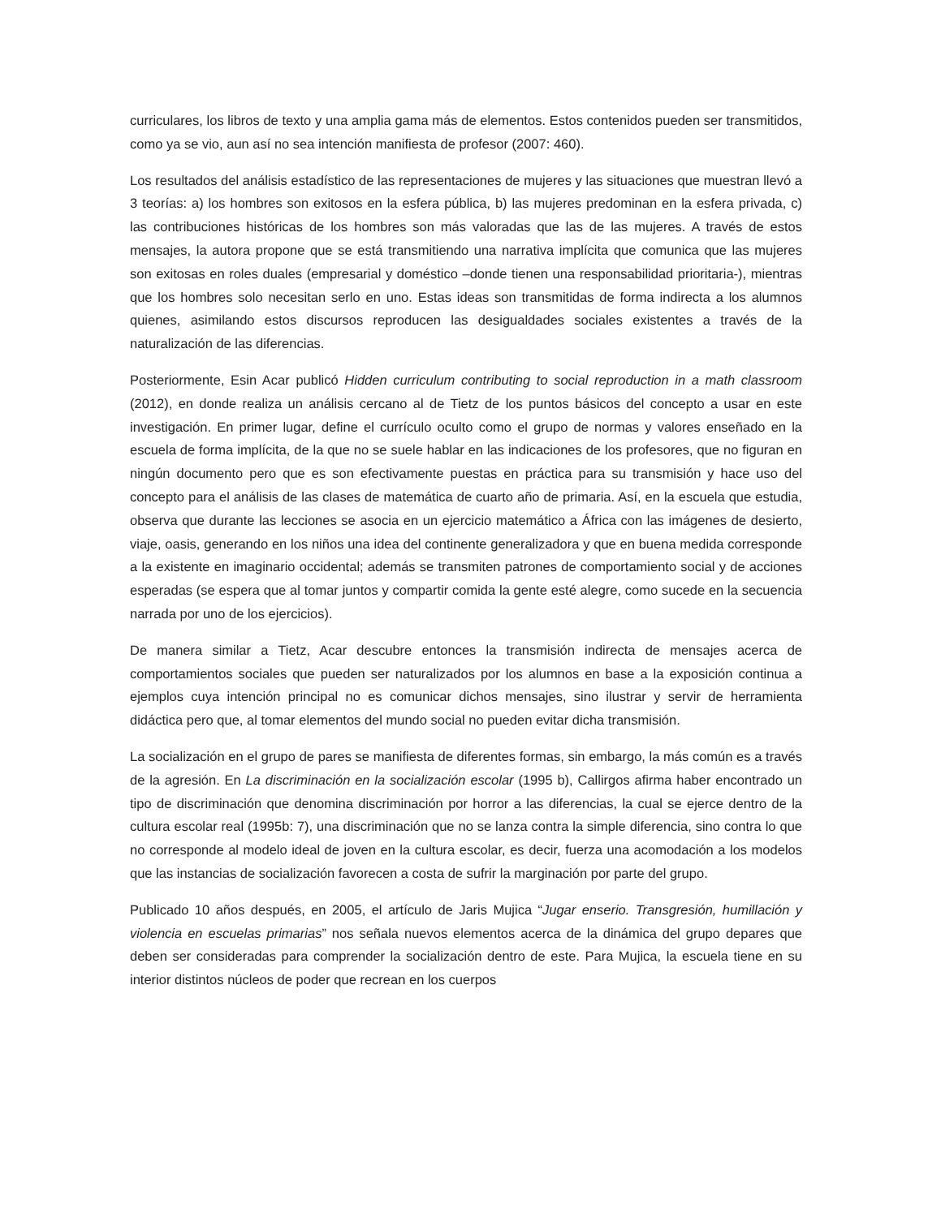curriculares, los libros de texto y una amplia gama más de elementos. Estos contenidos pueden ser transmitidos, como ya se vio, aun así no sea intención manifiesta de profesor (2007: 460).
Los resultados del análisis estadístico de las representaciones de mujeres y las situaciones que muestran llevó a 3 teorías: a) los hombres son exitosos en la esfera pública, b) las mujeres predominan en la esfera privada, c) las contribuciones históricas de los hombres son más valoradas que las de las mujeres. A través de estos mensajes, la autora propone que se está transmitiendo una narrativa implícita que comunica que las mujeres son exitosas en roles duales (empresarial y doméstico –donde tienen una responsabilidad prioritaria-), mientras que los hombres solo necesitan serlo en uno. Estas ideas son transmitidas de forma indirecta a los alumnos quienes, asimilando estos discursos reproducen las desigualdades sociales existentes a través de la naturalización de las diferencias.
Posteriormente, Esin Acar publicó Hidden curriculum contributing to social reproduction in a math classroom (2012), en donde realiza un análisis cercano al de Tietz de los puntos básicos del concepto a usar en este investigación. En primer lugar, define el currículo oculto como el grupo de normas y valores enseñado en la escuela de forma implícita, de la que no se suele hablar en las indicaciones de los profesores, que no figuran en ningún documento pero que es son efectivamente puestas en práctica para su transmisión y hace uso del concepto para el análisis de las clases de matemática de cuarto año de primaria. Así, en la escuela que estudia, observa que durante las lecciones se asocia en un ejercicio matemático a África con las imágenes de desierto, viaje, oasis, generando en los niños una idea del continente generalizadora y que en buena medida corresponde a la existente en imaginario occidental; además se transmiten patrones de comportamiento social y de acciones esperadas (se espera que al tomar juntos y compartir comida la gente esté alegre, como sucede en la secuencia narrada por uno de los ejercicios).
De manera similar a Tietz, Acar descubre entonces la transmisión indirecta de mensajes acerca de comportamientos sociales que pueden ser naturalizados por los alumnos en base a la exposición continua a ejemplos cuya intención principal no es comunicar dichos mensajes, sino ilustrar y servir de herramienta didáctica pero que, al tomar elementos del mundo social no pueden evitar dicha transmisión.
La socialización en el grupo de pares se manifiesta de diferentes formas, sin embargo, la más común es a través de la agresión. En La discriminación en la socialización escolar (1995 b), Callirgos afirma haber encontrado un tipo de discriminación que denomina discriminación por horror a las diferencias, la cual se ejerce dentro de la cultura escolar real (1995b: 7), una discriminación que no se lanza contra la simple diferencia, sino contra lo que no corresponde al modelo ideal de joven en la cultura escolar, es decir, fuerza una acomodación a los modelos que las instancias de socialización favorecen a costa de sufrir la marginación por parte del grupo.
Publicado 10 años después, en 2005, el artículo de Jaris Mujica “Jugar enserio. Transgresión, humillación y violencia en escuelas primarias” nos señala nuevos elementos acerca de la dinámica del grupo depares que deben ser consideradas para comprender la socialización dentro de este. Para Mujica, la escuela tiene en su interior distintos núcleos de poder que recrean en los cuerpos